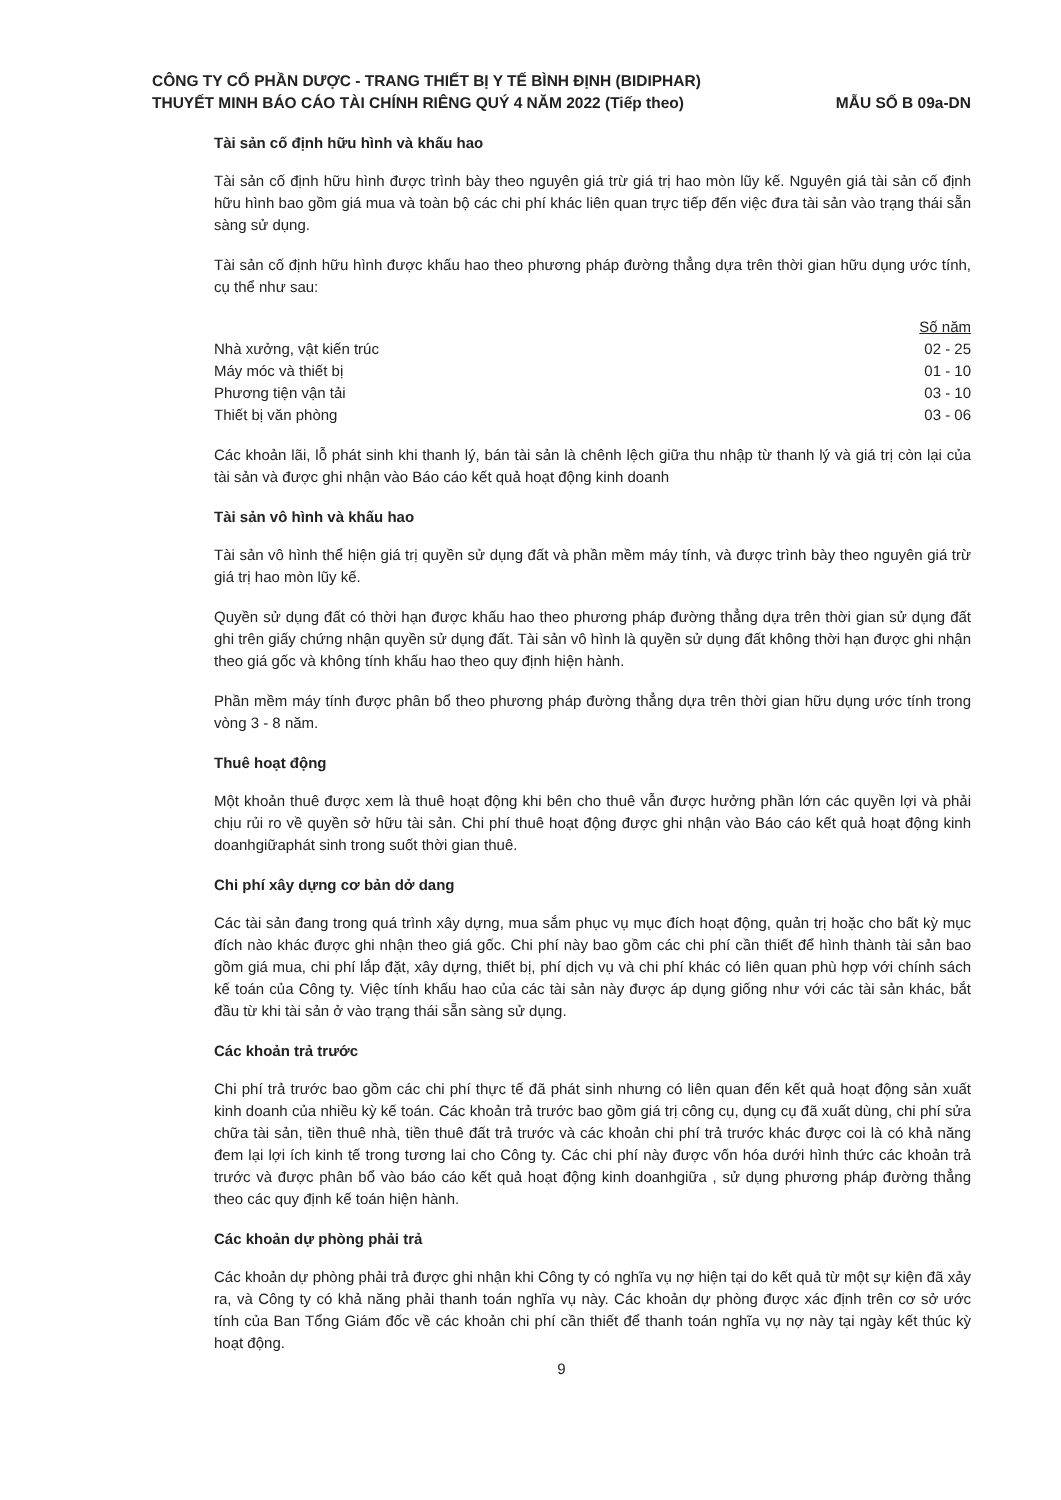CÔNG TY CỔ PHẦN DƯỢC - TRANG THIẾT BỊ Y TẾ BÌNH ĐỊNH (BIDIPHAR)
THUYẾT MINH BÁO CÁO TÀI CHÍNH RIÊNG QUÝ 4 NĂM 2022 (Tiếp theo)
MẪU SỐ B 09a-DN
Tài sản cố định hữu hình và khấu hao
Tài sản cố định hữu hình được trình bày theo nguyên giá trừ giá trị hao mòn lũy kế. Nguyên giá tài sản cố định hữu hình bao gồm giá mua và toàn bộ các chi phí khác liên quan trực tiếp đến việc đưa tài sản vào trạng thái sẵn sàng sử dụng.
Tài sản cố định hữu hình được khấu hao theo phương pháp đường thẳng dựa trên thời gian hữu dụng ước tính, cụ thể như sau:
| | Số năm |
| --- | --- |
| Nhà xưởng, vật kiến trúc | 02 - 25 |
| Máy móc và thiết bị | 01 - 10 |
| Phương tiện vận tải | 03 - 10 |
| Thiết bị văn phòng | 03 - 06 |
Các khoản lãi, lỗ phát sinh khi thanh lý, bán tài sản là chênh lệch giữa thu nhập từ thanh lý và giá trị còn lại của tài sản và được ghi nhận vào Báo cáo kết quả hoạt động kinh doanh
Tài sản vô hình và khấu hao
Tài sản vô hình thể hiện giá trị quyền sử dụng đất và phần mềm máy tính, và được trình bày theo nguyên giá trừ giá trị hao mòn lũy kế.
Quyền sử dụng đất có thời hạn được khấu hao theo phương pháp đường thẳng dựa trên thời gian sử dụng đất ghi trên giấy chứng nhận quyền sử dụng đất. Tài sản vô hình là quyền sử dụng đất không thời hạn được ghi nhận theo giá gốc và không tính khấu hao theo quy định hiện hành.
Phần mềm máy tính được phân bổ theo phương pháp đường thẳng dựa trên thời gian hữu dụng ước tính trong vòng 3 - 8 năm.
Thuê hoạt động
Một khoản thuê được xem là thuê hoạt động khi bên cho thuê vẫn được hưởng phần lớn các quyền lợi và phải chịu rủi ro về quyền sở hữu tài sản. Chi phí thuê hoạt động được ghi nhận vào Báo cáo kết quả hoạt động kinh doanhgiữaphát sinh trong suốt thời gian thuê.
Chi phí xây dựng cơ bản dở dang
Các tài sản đang trong quá trình xây dựng, mua sắm phục vụ mục đích hoạt động, quản trị hoặc cho bất kỳ mục đích nào khác được ghi nhận theo giá gốc. Chi phí này bao gồm các chi phí cần thiết để hình thành tài sản bao gồm giá mua, chi phí lắp đặt, xây dựng, thiết bị, phí dịch vụ và chi phí khác có liên quan phù hợp với chính sách kế toán của Công ty. Việc tính khấu hao của các tài sản này được áp dụng giống như với các tài sản khác, bắt đầu từ khi tài sản ở vào trạng thái sẵn sàng sử dụng.
Các khoản trả trước
Chi phí trả trước bao gồm các chi phí thực tế đã phát sinh nhưng có liên quan đến kết quả hoạt động sản xuất kinh doanh của nhiều kỳ kế toán. Các khoản trả trước bao gồm giá trị công cụ, dụng cụ đã xuất dùng, chi phí sửa chữa tài sản, tiền thuê nhà, tiền thuê đất trả trước và các khoản chi phí trả trước khác được coi là có khả năng đem lại lợi ích kinh tế trong tương lai cho Công ty. Các chi phí này được vốn hóa dưới hình thức các khoản trả trước và được phân bổ vào báo cáo kết quả hoạt động kinh doanhgiữa , sử dụng phương pháp đường thẳng theo các quy định kế toán hiện hành.
Các khoản dự phòng phải trả
Các khoản dự phòng phải trả được ghi nhận khi Công ty có nghĩa vụ nợ hiện tại do kết quả từ một sự kiện đã xảy ra, và Công ty có khả năng phải thanh toán nghĩa vụ này. Các khoản dự phòng được xác định trên cơ sở ước tính của Ban Tổng Giám đốc về các khoản chi phí cần thiết để thanh toán nghĩa vụ nợ này tại ngày kết thúc kỳ hoạt động.
9